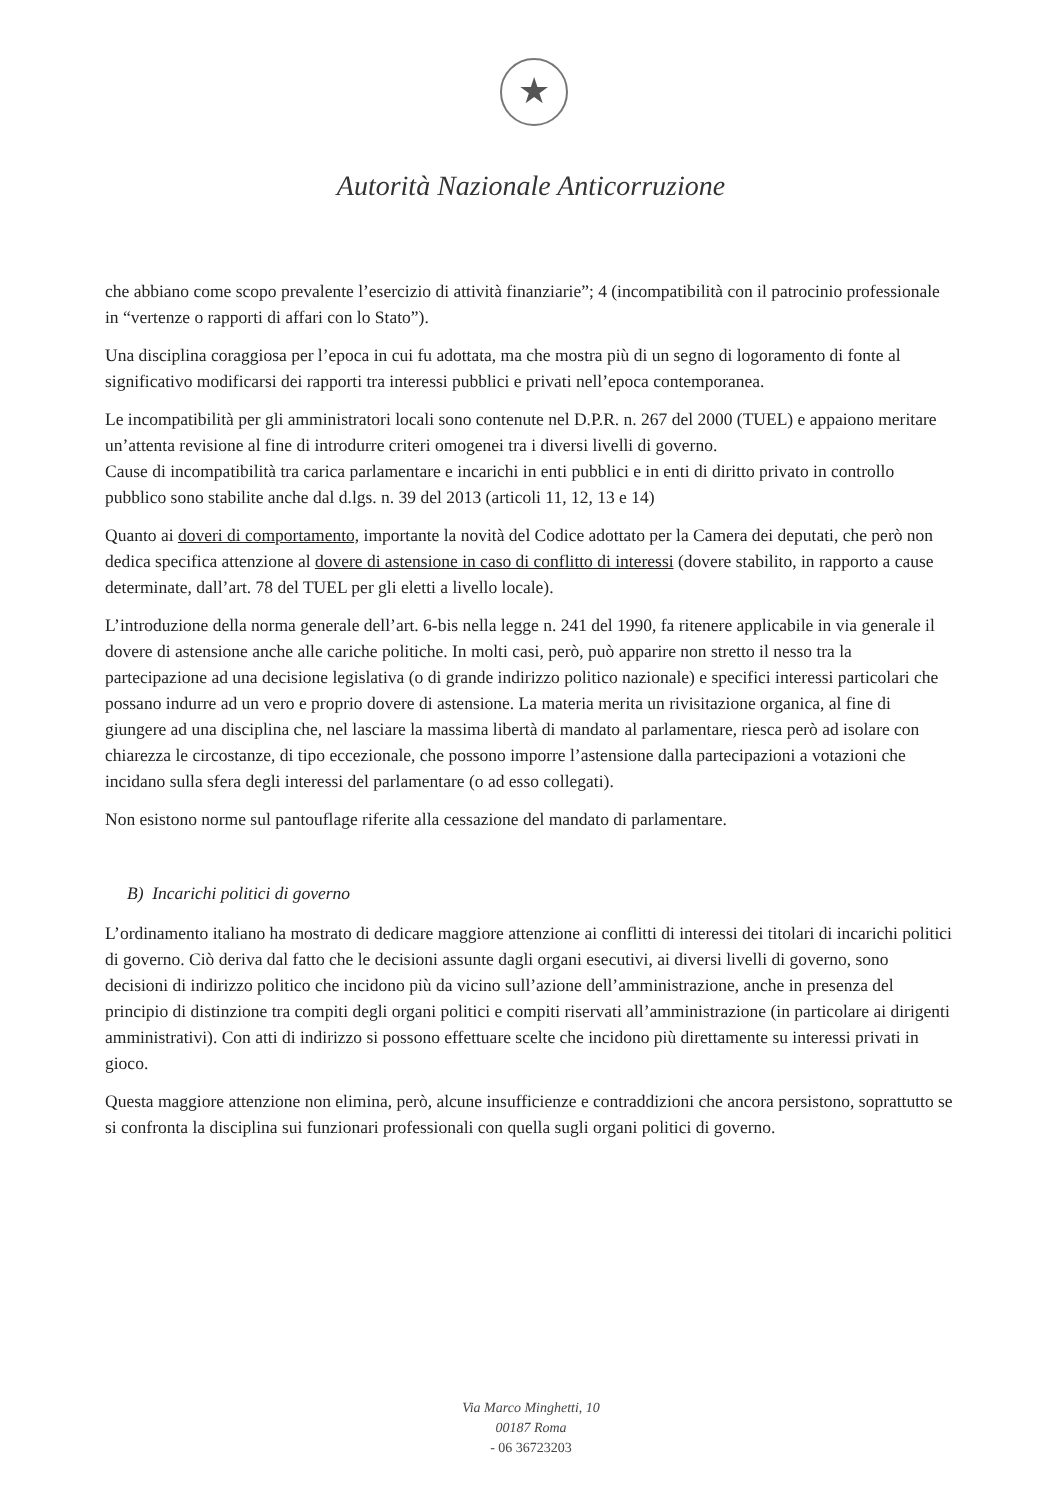★
Autorità Nazionale Anticorruzione
che abbiano come scopo prevalente l’esercizio di attività finanziarie”; 4 (incompatibilità con il patrocinio professionale in “vertenze o rapporti di affari con lo Stato”).
Una disciplina coraggiosa per l’epoca in cui fu adottata, ma che mostra più di un segno di logoramento di fonte al significativo modificarsi dei rapporti tra interessi pubblici e privati nell’epoca contemporanea.
Le incompatibilità per gli amministratori locali sono contenute nel D.P.R. n. 267 del 2000 (TUEL) e appaiono meritare un’attenta revisione al fine di introdurre criteri omogenei tra i diversi livelli di governo.
Cause di incompatibilità tra carica parlamentare e incarichi in enti pubblici e in enti di diritto privato in controllo pubblico sono stabilite anche dal d.lgs. n. 39 del 2013 (articoli 11, 12, 13 e 14)
Quanto ai doveri di comportamento, importante la novità del Codice adottato per la Camera dei deputati, che però non dedica specifica attenzione al dovere di astensione in caso di conflitto di interessi (dovere stabilito, in rapporto a cause determinate, dall’art. 78 del TUEL per gli eletti a livello locale).
L’introduzione della norma generale dell’art. 6-bis nella legge n. 241 del 1990, fa ritenere applicabile in via generale il dovere di astensione anche alle cariche politiche. In molti casi, però, può apparire non stretto il nesso tra la partecipazione ad una decisione legislativa (o di grande indirizzo politico nazionale) e specifici interessi particolari che possano indurre ad un vero e proprio dovere di astensione. La materia merita un rivisitazione organica, al fine di giungere ad una disciplina che, nel lasciare la massima libertà di mandato al parlamentare, riesca però ad isolare con chiarezza le circostanze, di tipo eccezionale, che possono imporre l’astensione dalla partecipazioni a votazioni che incidano sulla sfera degli interessi del parlamentare (o ad esso collegati).
Non esistono norme sul pantouflage riferite alla cessazione del mandato di parlamentare.
B) Incarichi politici di governo
L’ordinamento italiano ha mostrato di dedicare maggiore attenzione ai conflitti di interessi dei titolari di incarichi politici di governo. Ciò deriva dal fatto che le decisioni assunte dagli organi esecutivi, ai diversi livelli di governo, sono decisioni di indirizzo politico che incidono più da vicino sull’azione dell’amministrazione, anche in presenza del principio di distinzione tra compiti degli organi politici e compiti riservati all’amministrazione (in particolare ai dirigenti amministrativi). Con atti di indirizzo si possono effettuare scelte che incidono più direttamente su interessi privati in gioco.
Questa maggiore attenzione non elimina, però, alcune insufficienze e contraddizioni che ancora persistono, soprattutto se si confronta la disciplina sui funzionari professionali con quella sugli organi politici di governo.
Via Marco Minghetti, 10
00187 Roma
- 06 36723203